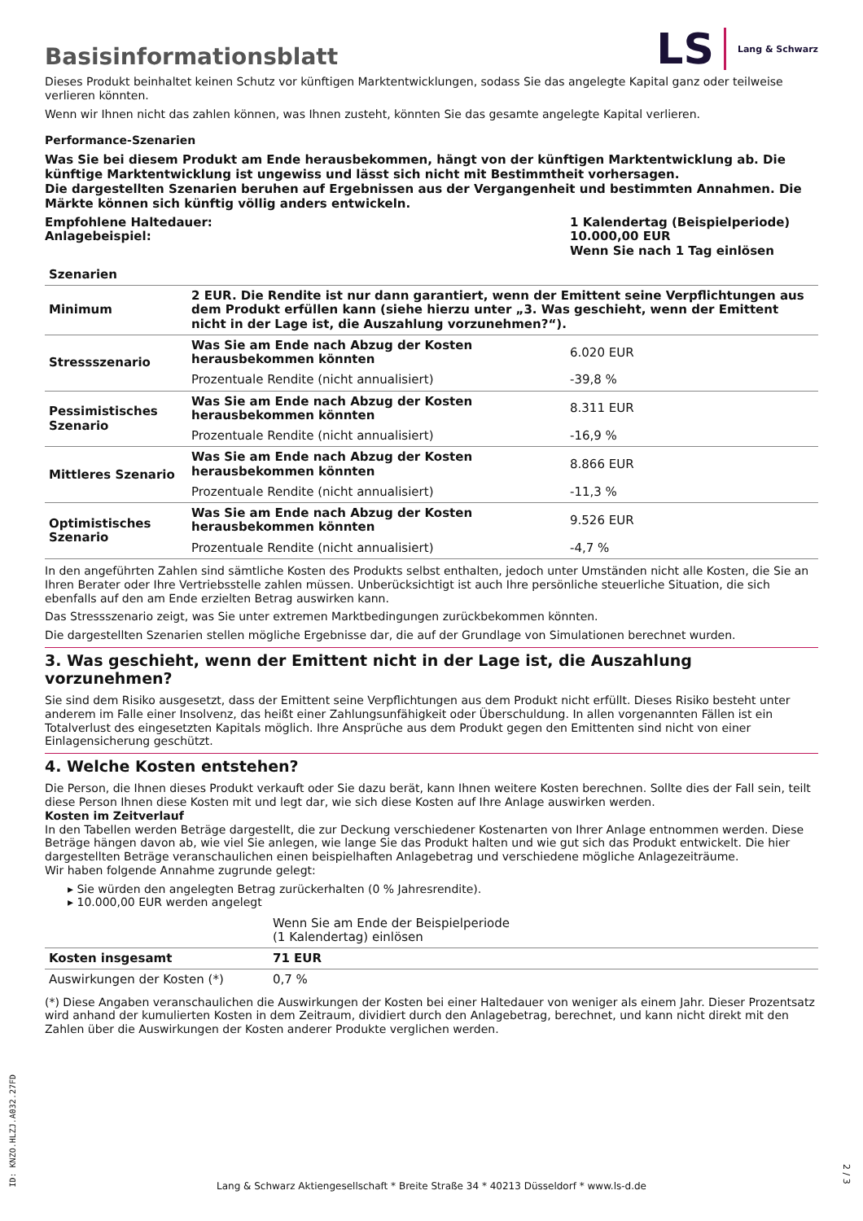Basisinformationsblatt
LS Lang & Schwarz
Dieses Produkt beinhaltet keinen Schutz vor künftigen Marktentwicklungen, sodass Sie das angelegte Kapital ganz oder teilweise verlieren könnten.
Wenn wir Ihnen nicht das zahlen können, was Ihnen zusteht, könnten Sie das gesamte angelegte Kapital verlieren.
Performance-Szenarien
Was Sie bei diesem Produkt am Ende herausbekommen, hängt von der künftigen Marktentwicklung ab. Die künftige Marktentwicklung ist ungewiss und lässt sich nicht mit Bestimmtheit vorhersagen.
Die dargestellten Szenarien beruhen auf Ergebnissen aus der Vergangenheit und bestimmten Annahmen. Die Märkte können sich künftig völlig anders entwickeln.
| Empfohlene Haltedauer: Anlagebeispiel: | 1 Kalendertag (Beispielperiode) 10.000,00 EUR Wenn Sie nach 1 Tag einlösen |
| Szenarien | | |
| --- | --- | --- |
| Minimum | 2 EUR. Die Rendite ist nur dann garantiert, wenn der Emittent seine Verpflichtungen aus dem Produkt erfüllen kann (siehe hierzu unter „3. Was geschieht, wenn der Emittent nicht in der Lage ist, die Auszahlung vorzunehmen?“). | |
| Stressszenario | Was Sie am Ende nach Abzug der Kosten herausbekommen könnten | 6.020 EUR |
| | Prozentuale Rendite (nicht annualisiert) | -39,8 % |
| Pessimistisches Szenario | Was Sie am Ende nach Abzug der Kosten herausbekommen könnten | 8.311 EUR |
| | Prozentuale Rendite (nicht annualisiert) | -16,9 % |
| Mittleres Szenario | Was Sie am Ende nach Abzug der Kosten herausbekommen könnten | 8.866 EUR |
| | Prozentuale Rendite (nicht annualisiert) | -11,3 % |
| Optimistisches Szenario | Was Sie am Ende nach Abzug der Kosten herausbekommen könnten | 9.526 EUR |
| | Prozentuale Rendite (nicht annualisiert) | -4,7 % |
In den angeführten Zahlen sind sämtliche Kosten des Produkts selbst enthalten, jedoch unter Umständen nicht alle Kosten, die Sie an Ihren Berater oder Ihre Vertriebsstelle zahlen müssen. Unberücksichtigt ist auch Ihre persönliche steuerliche Situation, die sich ebenfalls auf den am Ende erzielten Betrag auswirken kann.
Das Stressszenario zeigt, was Sie unter extremen Marktbedingungen zurückbekommen könnten.
Die dargestellten Szenarien stellen mögliche Ergebnisse dar, die auf der Grundlage von Simulationen berechnet wurden.
3. Was geschieht, wenn der Emittent nicht in der Lage ist, die Auszahlung vorzunehmen?
Sie sind dem Risiko ausgesetzt, dass der Emittent seine Verpflichtungen aus dem Produkt nicht erfüllt. Dieses Risiko besteht unter anderem im Falle einer Insolvenz, das heißt einer Zahlungsunfähigkeit oder Überschuldung. In allen vorgenannten Fällen ist ein Totalverlust des eingesetzten Kapitals möglich. Ihre Ansprüche aus dem Produkt gegen den Emittenten sind nicht von einer Einlagensicherung geschützt.
4. Welche Kosten entstehen?
Die Person, die Ihnen dieses Produkt verkauft oder Sie dazu berät, kann Ihnen weitere Kosten berechnen. Sollte dies der Fall sein, teilt diese Person Ihnen diese Kosten mit und legt dar, wie sich diese Kosten auf Ihre Anlage auswirken werden.
Kosten im Zeitverlauf
In den Tabellen werden Beträge dargestellt, die zur Deckung verschiedener Kostenarten von Ihrer Anlage entnommen werden. Diese Beträge hängen davon ab, wie viel Sie anlegen, wie lange Sie das Produkt halten und wie gut sich das Produkt entwickelt. Die hier dargestellten Beträge veranschaulichen einen beispielhaften Anlagebetrag und verschiedene mögliche Anlagezeiträume.
Wir haben folgende Annahme zugrunde gelegt:
▸ Sie würden den angelegten Betrag zurückerhalten (0 % Jahresrendite).
▸ 10.000,00 EUR werden angelegt
| | Wenn Sie am Ende der Beispielperiode (1 Kalendertag) einlösen |
| Kosten insgesamt | 71 EUR |
| Auswirkungen der Kosten (*) | 0,7 % |
(*) Diese Angaben veranschaulichen die Auswirkungen der Kosten bei einer Haltedauer von weniger als einem Jahr. Dieser Prozentsatz wird anhand der kumulierten Kosten in dem Zeitraum, dividiert durch den Anlagebetrag, berechnet, und kann nicht direkt mit den Zahlen über die Auswirkungen der Kosten anderer Produkte verglichen werden.
ID: KNZO.HLZJ.A032.27FD
Lang & Schwarz Aktiengesellschaft * Breite Straße 34 * 40213 Düsseldorf * www.ls-d.de
2 / 3